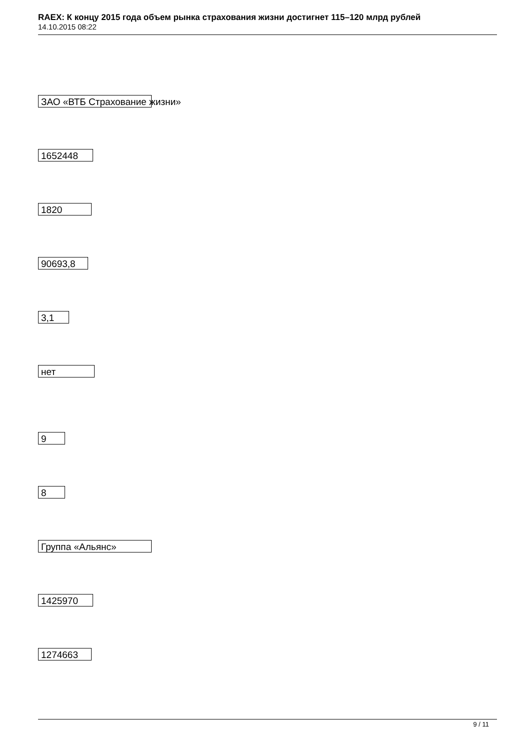RAEX: К концу 2015 года объем рынка страхования жизни достигнет 115–120 млрд рублей
14.10.2015 08:22
ЗАО «ВТБ Страхование жизни»
1652448
1820
90693,8
3,1
нет
9
8
Группа «Альянс»
1425970
1274663
9 / 11